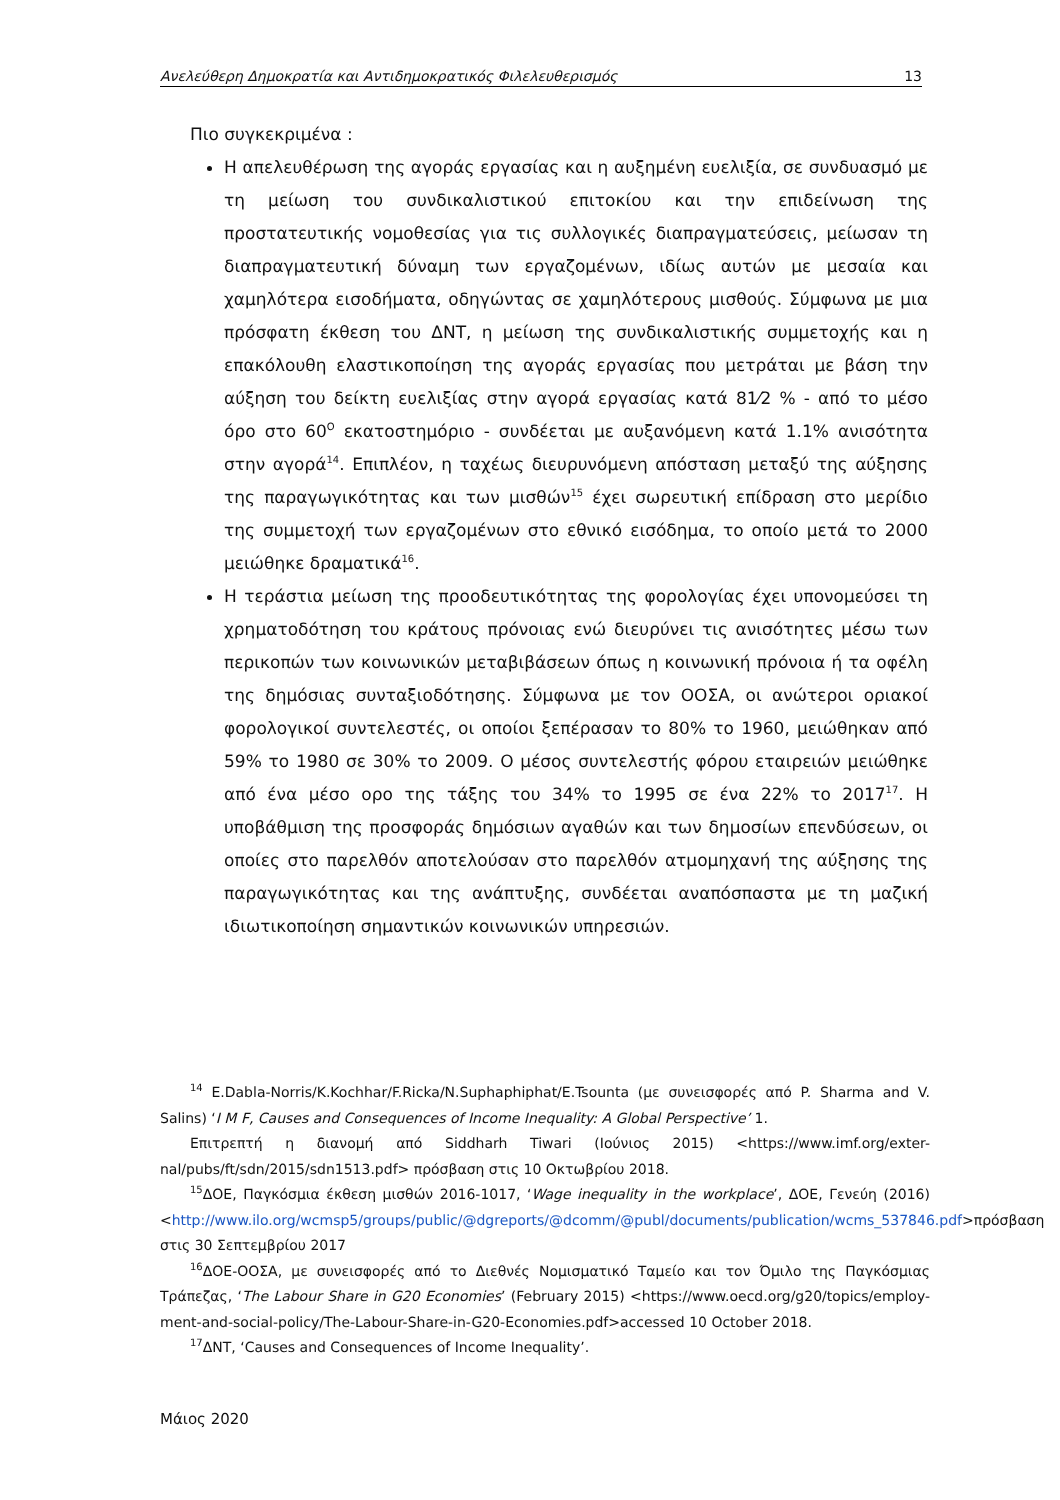Ανελεύθερη Δημοκρατία και Αντιδημοκρατικός Φιλελευθερισμός 13
Πιο συγκεκριμένα :
Η απελευθέρωση της αγοράς εργασίας και η αυξημένη ευελιξία, σε συνδυασμό με τη μείωση του συνδικαλιστικού επιτοκίου και την επιδείνωση της προστατευτικής νομοθεσίας για τις συλλογικές διαπραγματεύσεις, μείωσαν τη διαπραγματευτική δύναμη των εργαζομένων, ιδίως αυτών με μεσαία και χαμηλότερα εισοδήματα, οδηγώντας σε χαμηλότερους μισθούς. Σύμφωνα με μια πρόσφατη έκθεση του ΔΝΤ, η μείωση της συνδικαλιστικής συμμετοχής και η επακόλουθη ελαστικοποίηση της αγοράς εργασίας που μετράται με βάση την αύξηση του δείκτη ευελιξίας στην αγορά εργασίας κατά 81⁄2 % - από το μέσο όρο στο 60<sup>Ο</sup> εκατοστημόριο - συνδέεται με αυξανόμενη κατά 1.1% ανισότητα στην αγορά<sup>14</sup>. Επιπλέον, η ταχέως διευρυνόμενη απόσταση μεταξύ της αύξησης της παραγωγικότητας και των μισθών<sup>15</sup> έχει σωρευτική επίδραση στο μερίδιο της συμμετοχή των εργαζομένων στο εθνικό εισόδημα, το οποίο μετά το 2000 μειώθηκε δραματικά<sup>16</sup>.
Η τεράστια μείωση της προοδευτικότητας της φορολογίας έχει υπονομεύσει τη χρηματοδότηση του κράτους πρόνοιας ενώ διευρύνει τις ανισότητες μέσω των περικοπών των κοινωνικών μεταβιβάσεων όπως η κοινωνική πρόνοια ή τα οφέλη της δημόσιας συνταξιοδότησης. Σύμφωνα με τον ΟΟΣΑ, οι ανώτεροι οριακοί φορολογικοί συντελεστές, οι οποίοι ξεπέρασαν το 80% το 1960, μειώθηκαν από 59% το 1980 σε 30% το 2009. Ο μέσος συντελεστής φόρου εταιρειών μειώθηκε από ένα μέσο ορο της τάξης του 34% το 1995 σε ένα 22% το 2017<sup>17</sup>. Η υποβάθμιση της προσφοράς δημόσιων αγαθών και των δημοσίων επενδύσεων, οι οποίες στο παρελθόν αποτελούσαν στο παρελθόν ατμομηχανή της αύξησης της παραγωγικότητας και της ανάπτυξης, συνδέεται αναπόσπαστα με τη μαζική ιδιωτικοποίηση σημαντικών κοινωνικών υπηρεσιών.
<sup>14</sup> E.Dabla-Norris/K.Kochhar/F.Ricka/N.Suphaphiphat/E.Tsounta (με συνεισφορές από P. Sharma and V. Salins) ‘I M F, Causes and Consequences of Income Inequality: A Global Perspective’ 1.
Επιτρεπτή η διανομή από Siddharh Tiwari (Ιούνιος 2015) <https://www.imf.org/exter-nal/pubs/ft/sdn/2015/sdn1513.pdf> πρόσβαση στις 10 Οκτωβρίου 2018.
<sup>15</sup> ΔΟΕ, Παγκόσμια έκθεση μισθών 2016-1017, ‘Wage inequality in the workplace’, ΔΟΕ, Γενεύη (2016) <http://www.ilo.org/wcmsp5/groups/public/@dgreports/@dcomm/@publ/documents/publication/wcms_537846.pdf>πρόσβαση στις 30 Σεπτεμβρίου 2017
<sup>16</sup> ΔΟΕ-ΟΟΣΑ, με συνεισφορές από το Διεθνές Νομισματικό Ταμείο και τον Όμιλο της Παγκόσμιας Τράπεζας, ‘The Labour Share in G20 Economies’ (February 2015) <https://www.oecd.org/g20/topics/employ-ment-and-social-policy/The-Labour-Share-in-G20-Economies.pdf>accessed 10 October 2018.
<sup>17</sup> ΔΝΤ, ‘Causes and Consequences of Income Inequality’.
Μάιος 2020